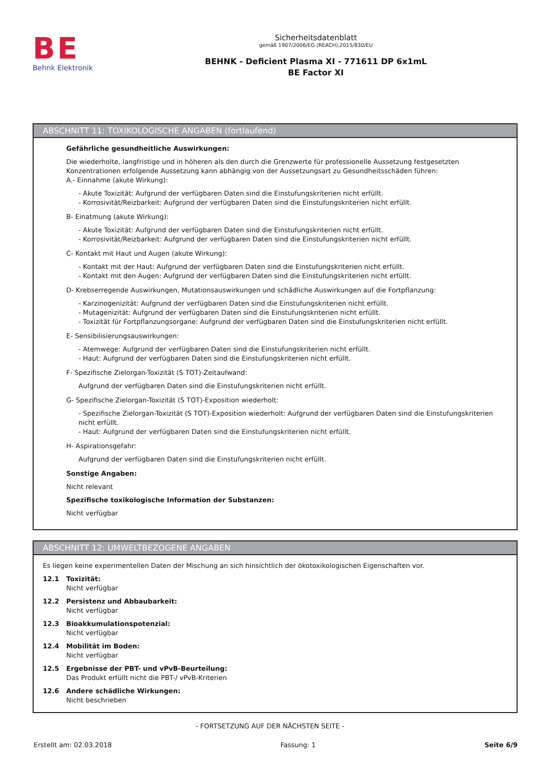BE
Behnk Elektronik
Sicherheitsdatenblatt
gemäß 1907/2006/EG (REACH),2015/830/EU
BEHNK - Deficient Plasma XI - 771611 DP 6x1mL
BE Factor XI
ABSCHNITT 11: TOXIKOLOGISCHE ANGABEN (fortlaufend)
Gefährliche gesundheitliche Auswirkungen:
Die wiederholte, langfristige und in höheren als den durch die Grenzwerte für professionelle Aussetzung festgesetzten Konzentrationen erfolgende Aussetzung kann abhängig von der Aussetzungsart zu Gesundheitsschäden führen:
A.- Einnahme (akute Wirkung):
- Akute Toxizität: Aufgrund der verfügbaren Daten sind die Einstufungskriterien nicht erfüllt.
- Korrosivität/Reizbarkeit: Aufgrund der verfügbaren Daten sind die Einstufungskriterien nicht erfüllt.
B- Einatmung (akute Wirkung):
- Akute Toxizität: Aufgrund der verfügbaren Daten sind die Einstufungskriterien nicht erfüllt.
- Korrosivität/Reizbarkeit: Aufgrund der verfügbaren Daten sind die Einstufungskriterien nicht erfüllt.
C- Kontakt mit Haut und Augen (akute Wirkung):
- Kontakt mit der Haut: Aufgrund der verfügbaren Daten sind die Einstufungskriterien nicht erfüllt.
- Kontakt mit den Augen: Aufgrund der verfügbaren Daten sind die Einstufungskriterien nicht erfüllt.
D- Krebserregende Auswirkungen, Mutationsauswirkungen und schädliche Auswirkungen auf die Fortpflanzung:
- Karzinogenizität: Aufgrund der verfügbaren Daten sind die Einstufungskriterien nicht erfüllt.
- Mutagenizität: Aufgrund der verfügbaren Daten sind die Einstufungskriterien nicht erfüllt.
- Toxizität für Fortpflanzungsorgane: Aufgrund der verfügbaren Daten sind die Einstufungskriterien nicht erfüllt.
E- Sensibilisierungsauswirkungen:
- Atemwege: Aufgrund der verfügbaren Daten sind die Einstufungskriterien nicht erfüllt.
- Haut: Aufgrund der verfügbaren Daten sind die Einstufungskriterien nicht erfüllt.
F- Spezifische Zielorgan-Toxizität (S TOT)-Zeitaufwand:
Aufgrund der verfügbaren Daten sind die Einstufungskriterien nicht erfüllt.
G- Spezifische Zielorgan-Toxizität (S TOT)-Exposition wiederholt:
- Spezifische Zielorgan-Toxizität (S TOT)-Exposition wiederholt: Aufgrund der verfügbaren Daten sind die Einstufungskriterien nicht erfüllt.
- Haut: Aufgrund der verfügbaren Daten sind die Einstufungskriterien nicht erfüllt.
H- Aspirationsgefahr:
Aufgrund der verfügbaren Daten sind die Einstufungskriterien nicht erfüllt.
Sonstige Angaben:
Nicht relevant
Spezifische toxikologische Information der Substanzen:
Nicht verfügbar
ABSCHNITT 12: UMWELTBEZOGENE ANGABEN
Es liegen keine experimentellen Daten der Mischung an sich hinsichtlich der ökotoxikologischen Eigenschaften vor.
12.1 Toxizität:
Nicht verfügbar
12.2 Persistenz und Abbaubarkeit:
Nicht verfügbar
12.3 Bioakkumulationspotenzial:
Nicht verfügbar
12.4 Mobilität im Boden:
Nicht verfügbar
12.5 Ergebnisse der PBT- und vPvB-Beurteilung:
Das Produkt erfüllt nicht die PBT-/ vPvB-Kriterien
12.6 Andere schädliche Wirkungen:
Nicht beschrieben
- FORTSETZUNG AUF DER NÄCHSTEN SEITE -
Erstellt am: 02.03.2018 Fassung: 1 Seite 6/9